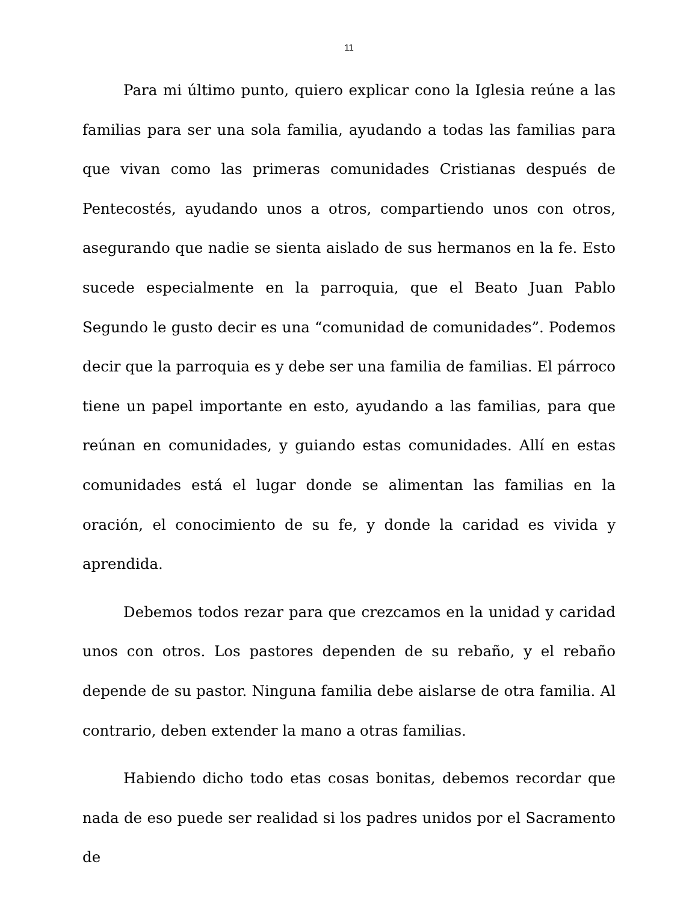11
Para mi último punto, quiero explicar cono la Iglesia reúne a las familias para ser una sola familia, ayudando a todas las familias para que vivan como las primeras comunidades Cristianas después de Pentecostés, ayudando unos a otros, compartiendo unos con otros, asegurando que nadie se sienta aislado de sus hermanos en la fe. Esto sucede especialmente en la parroquia, que el Beato Juan Pablo Segundo le gusto decir es una “comunidad de comunidades”. Podemos decir que la parroquia es y debe ser una familia de familias. El párroco tiene un papel importante en esto, ayudando a las familias, para que reúnan en comunidades, y guiando estas comunidades. Allí en estas comunidades está el lugar donde se alimentan las familias en la oración, el conocimiento de su fe, y donde la caridad es vivida y aprendida.
Debemos todos rezar para que crezcamos en la unidad y caridad unos con otros. Los pastores dependen de su rebaño, y el rebaño depende de su pastor. Ninguna familia debe aislarse de otra familia. Al contrario, deben extender la mano a otras familias.
Habiendo dicho todo etas cosas bonitas, debemos recordar que nada de eso puede ser realidad si los padres unidos por el Sacramento de